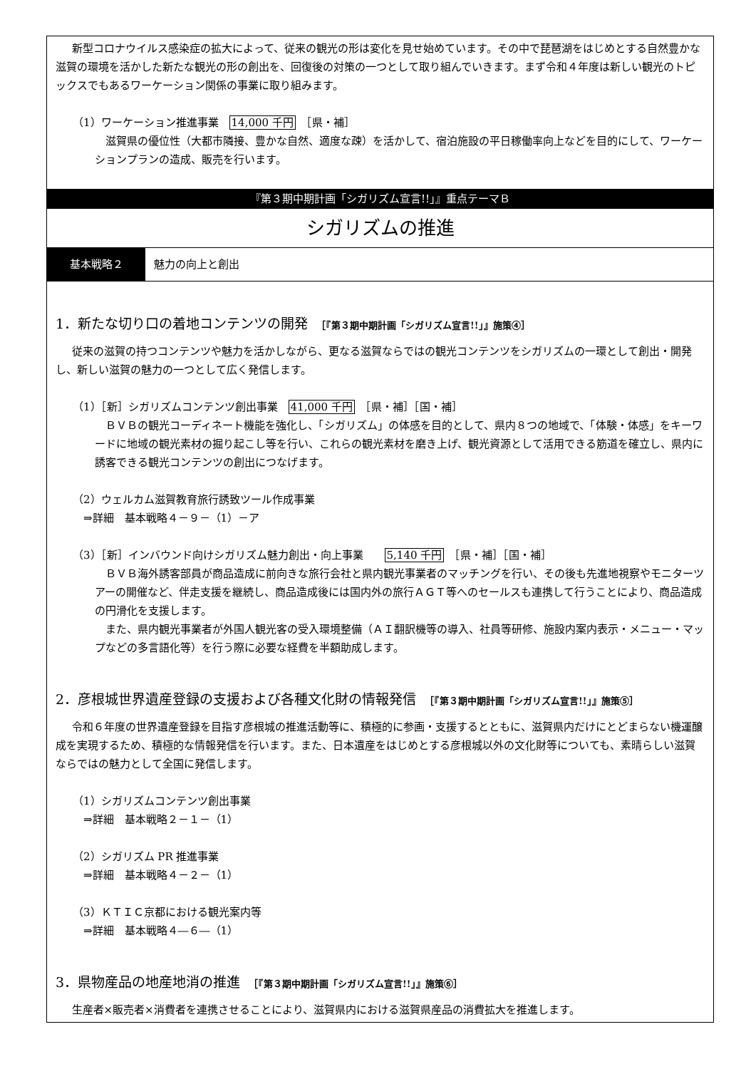新型コロナウイルス感染症の拡大によって、従来の観光の形は変化を見せ始めています。その中で琵琶湖をはじめとする自然豊かな滋賀の環境を活かした新たな観光の形の創出を、回復後の対策の一つとして取り組んでいきます。まず令和４年度は新しい観光のトピックスでもあるワーケーション関係の事業に取り組みます。
（1）ワーケーション推進事業　14,000 千円　［県・補］
滋賀県の優位性（大都市隣接、豊かな自然、適度な疎）を活かして、宿泊施設の平日稼働率向上などを目的にして、ワーケーションプランの造成、販売を行います。
『第３期中期計画「シガリズム宣言!!」』重点テーマＢ
シガリズムの推進
基本戦略２ 魅力の向上と創出
1．新たな切り口の着地コンテンツの開発　［『第３期中期計画「シガリズム宣言!!」』施策④］
従来の滋賀の持つコンテンツや魅力を活かしながら、更なる滋賀ならではの観光コンテンツをシガリズムの一環として創出・開発し、新しい滋賀の魅力の一つとして広く発信します。
（1）［新］シガリズムコンテンツ創出事業　41,000 千円　［県・補］［国・補］
ＢＶＢの観光コーディネート機能を強化し、「シガリズム」の体感を目的として、県内８つの地域で、「体験・体感」をキーワードに地域の観光素材の掘り起こし等を行い、これらの観光素材を磨き上げ、観光資源として活用できる筋道を確立し、県内に誘客できる観光コンテンツの創出につなげます。
（2）ウェルカム滋賀教育旅行誘致ツール作成事業
　⇒詳細　基本戦略４－９－（1）－ア
（3）［新］インバウンド向けシガリズム魅力創出・向上事業　　5,140 千円　［県・補］［国・補］
ＢＶＢ海外誘客部員が商品造成に前向きな旅行会社と県内観光事業者のマッチングを行い、その後も先進地視察やモニターツアーの開催など、伴走支援を継続し、商品造成後には国内外の旅行ＡＧＴ等へのセールスも連携して行うことにより、商品造成の円滑化を支援します。
また、県内観光事業者が外国人観光客の受入環境整備（ＡＩ翻訳機等の導入、社員等研修、施設内案内表示・メニュー・マップなどの多言語化等）を行う際に必要な経費を半額助成します。
2．彦根城世界遺産登録の支援および各種文化財の情報発信　［『第３期中期計画「シガリズム宣言!!」』施策⑤］
令和６年度の世界遺産登録を目指す彦根城の推進活動等に、積極的に参画・支援するとともに、滋賀県内だけにとどまらない機運醸成を実現するため、積極的な情報発信を行います。また、日本遺産をはじめとする彦根城以外の文化財等についても、素晴らしい滋賀ならではの魅力として全国に発信します。
（1）シガリズムコンテンツ創出事業
　⇒詳細　基本戦略２－１－（1）
（2）シガリズム PR 推進事業
　⇒詳細　基本戦略４－２－（1）
（3）ＫＴＩＣ京都における観光案内等
　⇒詳細　基本戦略４―６―（1）
3．県物産品の地産地消の推進　［『第３期中期計画「シガリズム宣言!!」』施策⑥］
生産者×販売者×消費者を連携させることにより、滋賀県内における滋賀県産品の消費拡大を推進します。